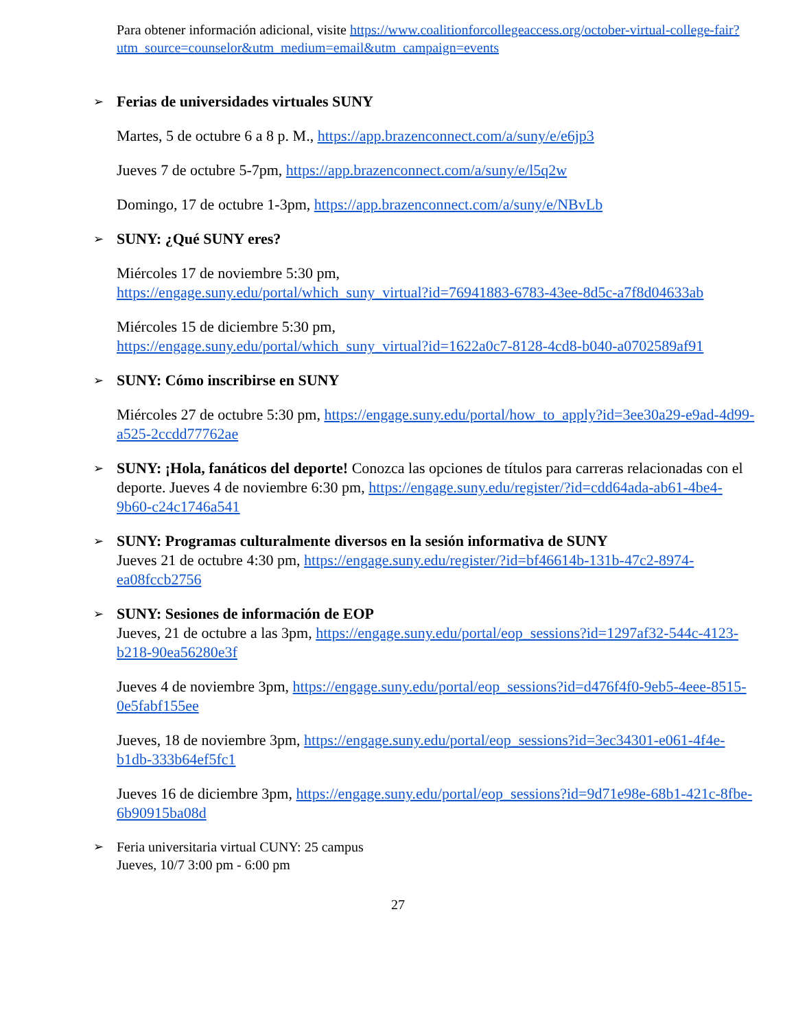Para obtener información adicional, visite https://www.coalitionforcollegeaccess.org/october-virtual-college-fair?utm_source=counselor&utm_medium=email&utm_campaign=events
➢ Ferias de universidades virtuales SUNY
Martes, 5 de octubre 6 a 8 p. M., https://app.brazenconnect.com/a/suny/e/e6jp3
Jueves 7 de octubre 5-7pm, https://app.brazenconnect.com/a/suny/e/l5q2w
Domingo, 17 de octubre 1-3pm, https://app.brazenconnect.com/a/suny/e/NBvLb
➢ SUNY: ¿Qué SUNY eres?
Miércoles 17 de noviembre 5:30 pm,
https://engage.suny.edu/portal/which_suny_virtual?id=76941883-6783-43ee-8d5c-a7f8d04633ab
Miércoles 15 de diciembre 5:30 pm,
https://engage.suny.edu/portal/which_suny_virtual?id=1622a0c7-8128-4cd8-b040-a0702589af91
➢ SUNY: Cómo inscribirse en SUNY
Miércoles 27 de octubre 5:30 pm, https://engage.suny.edu/portal/how_to_apply?id=3ee30a29-e9ad-4d99-a525-2ccdd77762ae
➢ SUNY: ¡Hola, fanáticos del deporte! Conozca las opciones de títulos para carreras relacionadas con el deporte. Jueves 4 de noviembre 6:30 pm, https://engage.suny.edu/register/?id=cdd64ada-ab61-4be4-9b60-c24c1746a541
➢ SUNY: Programas culturalmente diversos en la sesión informativa de SUNY
Jueves 21 de octubre 4:30 pm, https://engage.suny.edu/register/?id=bf46614b-131b-47c2-8974-ea08fccb2756
➢ SUNY: Sesiones de información de EOP
Jueves, 21 de octubre a las 3pm, https://engage.suny.edu/portal/eop_sessions?id=1297af32-544c-4123-b218-90ea56280e3f
Jueves 4 de noviembre 3pm, https://engage.suny.edu/portal/eop_sessions?id=d476f4f0-9eb5-4eee-8515-0e5fabf155ee
Jueves, 18 de noviembre 3pm, https://engage.suny.edu/portal/eop_sessions?id=3ec34301-e061-4f4e-b1db-333b64ef5fc1
Jueves 16 de diciembre 3pm, https://engage.suny.edu/portal/eop_sessions?id=9d71e98e-68b1-421c-8fbe-6b90915ba08d
➢ Feria universitaria virtual CUNY: 25 campus
Jueves, 10/7 3:00 pm - 6:00 pm
27